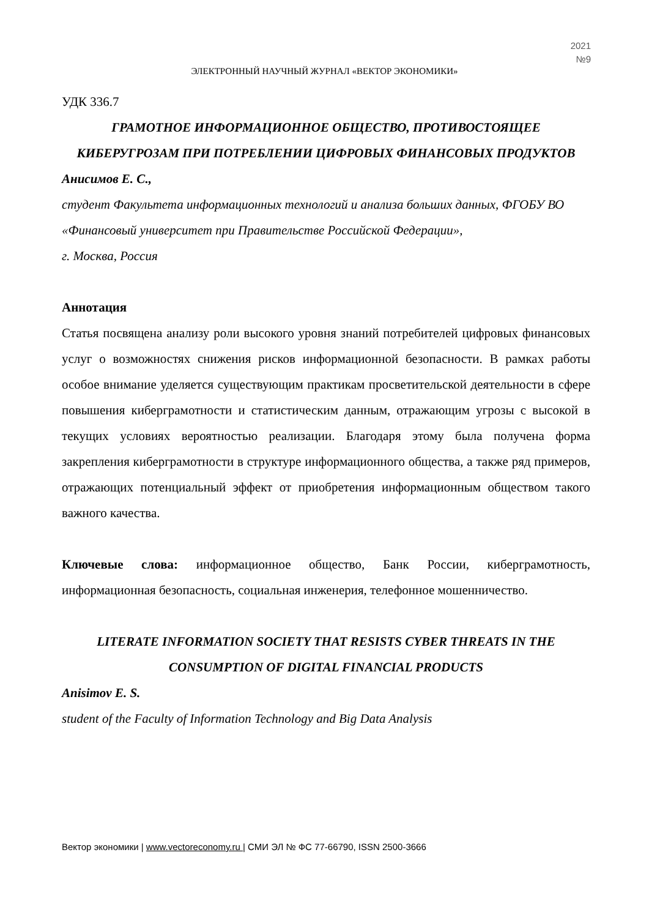2021
№9
ЭЛЕКТРОННЫЙ НАУЧНЫЙ ЖУРНАЛ «ВЕКТОР ЭКОНОМИКИ»
УДК 336.7
ГРАМОТНОЕ ИНФОРМАЦИОННОЕ ОБЩЕСТВО, ПРОТИВОСТОЯЩЕЕ КИБЕРУГРОЗАМ ПРИ ПОТРЕБЛЕНИИ ЦИФРОВЫХ ФИНАНСОВЫХ ПРОДУКТОВ
Анисимов Е. С.,
студент Факультета информационных технологий и анализа больших данных, ФГОБУ ВО «Финансовый университет при Правительстве Российской Федерации»,
г. Москва, Россия
Аннотация
Статья посвящена анализу роли высокого уровня знаний потребителей цифровых финансовых услуг о возможностях снижения рисков информационной безопасности. В рамках работы особое внимание уделяется существующим практикам просветительской деятельности в сфере повышения киберграмотности и статистическим данным, отражающим угрозы с высокой в текущих условиях вероятностью реализации. Благодаря этому была получена форма закрепления киберграмотности в структуре информационного общества, а также ряд примеров, отражающих потенциальный эффект от приобретения информационным обществом такого важного качества.
Ключевые слова: информационное общество, Банк России, киберграмотность, информационная безопасность, социальная инженерия, телефонное мошенничество.
LITERATE INFORMATION SOCIETY THAT RESISTS CYBER THREATS IN THE CONSUMPTION OF DIGITAL FINANCIAL PRODUCTS
Anisimov E. S.
student of the Faculty of Information Technology and Big Data Analysis
Вектор экономики | www.vectoreconomy.ru | СМИ ЭЛ № ФС 77-66790, ISSN 2500-3666